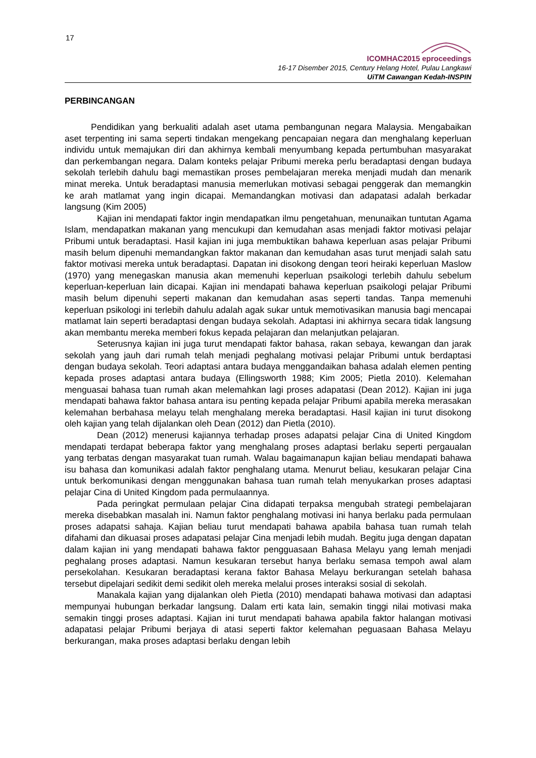17
ICOMHAC2015 eproceedings
16-17 Disember 2015, Century Helang Hotel, Pulau Langkawi
UiTM Cawangan Kedah-INSPIN
PERBINCANGAN
Pendidikan yang berkualiti adalah aset utama pembangunan negara Malaysia. Mengabaikan aset terpenting ini sama seperti tindakan mengekang pencapaian negara dan menghalang keperluan individu untuk memajukan diri dan akhirnya kembali menyumbang kepada pertumbuhan masyarakat dan perkembangan negara. Dalam konteks pelajar Pribumi mereka perlu beradaptasi dengan budaya sekolah terlebih dahulu bagi memastikan proses pembelajaran mereka menjadi mudah dan menarik minat mereka. Untuk beradaptasi manusia memerlukan motivasi sebagai penggerak dan memangkin ke arah matlamat yang ingin dicapai. Memandangkan motivasi dan adapatasi adalah berkadar langsung (Kim 2005)
Kajian ini mendapati faktor ingin mendapatkan ilmu pengetahuan, menunaikan tuntutan Agama Islam, mendapatkan makanan yang mencukupi dan kemudahan asas menjadi faktor motivasi pelajar Pribumi untuk beradaptasi. Hasil kajian ini juga membuktikan bahawa keperluan asas pelajar Pribumi masih belum dipenuhi memandangkan faktor makanan dan kemudahan asas turut menjadi salah satu faktor motivasi mereka untuk beradaptasi. Dapatan ini disokong dengan teori heiraki keperluan Maslow (1970) yang menegaskan manusia akan memenuhi keperluan psaikologi terlebih dahulu sebelum keperluan-keperluan lain dicapai. Kajian ini mendapati bahawa keperluan psaikologi pelajar Pribumi masih belum dipenuhi seperti makanan dan kemudahan asas seperti tandas. Tanpa memenuhi keperluan psikologi ini terlebih dahulu adalah agak sukar untuk memotivasikan manusia bagi mencapai matlamat lain seperti beradaptasi dengan budaya sekolah. Adaptasi ini akhirnya secara tidak langsung akan membantu mereka memberi fokus kepada pelajaran dan melanjutkan pelajaran.
Seterusnya kajian ini juga turut mendapati faktor bahasa, rakan sebaya, kewangan dan jarak sekolah yang jauh dari rumah telah menjadi peghalang motivasi pelajar Pribumi untuk berdaptasi dengan budaya sekolah. Teori adaptasi antara budaya menggandaikan bahasa adalah elemen penting kepada proses adaptasi antara budaya (Ellingsworth 1988; Kim 2005; Pietla 2010). Kelemahan menguasai bahasa tuan rumah akan melemahkan lagi proses adapatasi (Dean 2012). Kajian ini juga mendapati bahawa faktor bahasa antara isu penting kepada pelajar Pribumi apabila mereka merasakan kelemahan berbahasa melayu telah menghalang mereka beradaptasi. Hasil kajian ini turut disokong oleh kajian yang telah dijalankan oleh Dean (2012) dan Pietla (2010).
Dean (2012) menerusi kajiannya terhadap proses adapatsi pelajar Cina di United Kingdom mendapati terdapat beberapa faktor yang menghalang proses adaptasi berlaku seperti pergaualan yang terbatas dengan masyarakat tuan rumah. Walau bagaimanapun kajian beliau mendapati bahawa isu bahasa dan komunikasi adalah faktor penghalang utama. Menurut beliau, kesukaran pelajar Cina untuk berkomunikasi dengan menggunakan bahasa tuan rumah telah menyukarkan proses adaptasi pelajar Cina di United Kingdom pada permulaannya.
Pada peringkat permulaan pelajar Cina didapati terpaksa mengubah strategi pembelajaran mereka disebabkan masalah ini. Namun faktor penghalang motivasi ini hanya berlaku pada permulaan proses adapatsi sahaja. Kajian beliau turut mendapati bahawa apabila bahasa tuan rumah telah difahami dan dikuasai proses adapatasi pelajar Cina menjadi lebih mudah. Begitu juga dengan dapatan dalam kajian ini yang mendapati bahawa faktor pengguasaan Bahasa Melayu yang lemah menjadi peghalang proses adaptasi. Namun kesukaran tersebut hanya berlaku semasa tempoh awal alam persekolahan. Kesukaran beradaptasi kerana faktor Bahasa Melayu berkurangan setelah bahasa tersebut dipelajari sedikit demi sedikit oleh mereka melalui proses interaksi sosial di sekolah.
Manakala kajian yang dijalankan oleh Pietla (2010) mendapati bahawa motivasi dan adaptasi mempunyai hubungan berkadar langsung. Dalam erti kata lain, semakin tinggi nilai motivasi maka semakin tinggi proses adaptasi. Kajian ini turut mendapati bahawa apabila faktor halangan motivasi adapatasi pelajar Pribumi berjaya di atasi seperti faktor kelemahan peguasaan Bahasa Melayu berkurangan, maka proses adaptasi berlaku dengan lebih